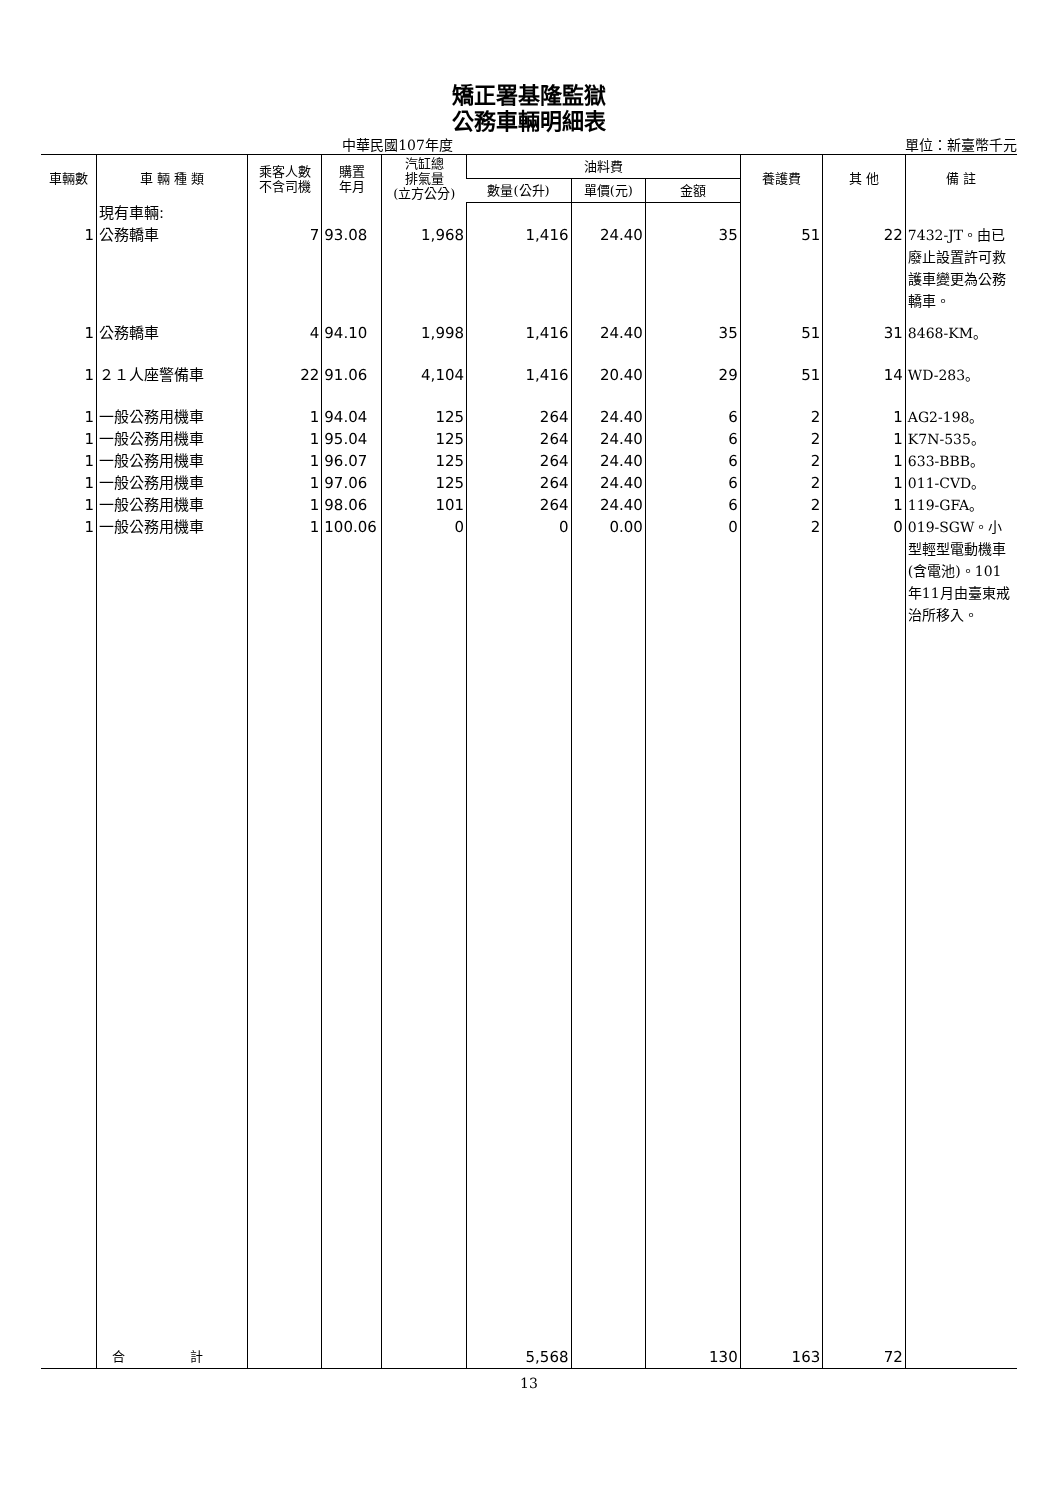矯正署基隆監獄
公務車輛明細表
中華民國107年度 單位：新臺幣千元
| 車輛數 | 車 輛 種 類 | 乘客人數 不含司機 | 購置 年月 | 汽缸總 排氣量 (立方公分) | 油料費 | | | 養護費 | 其 他 | 備 註 |
| --- | --- | --- | --- | --- | --- | --- | --- | --- | --- | --- |
| | | | | | 數量(公升) | 單價(元) | 金額 | | | |
| | 現有車輛: | | | | | | | | | |
| 1 | 公務轎車 | 7 | 93.08 | 1,968 | 1,416 | 24.40 | 35 | 51 | 22 | 7432-JT。由已廢止設置許可救護車變更為公務轎車。 |
| 1 | 公務轎車 | 4 | 94.10 | 1,998 | 1,416 | 24.40 | 35 | 51 | 31 | 8468-KM。 |
| 1 | ２１人座警備車 | 22 | 91.06 | 4,104 | 1,416 | 20.40 | 29 | 51 | 14 | WD-283。 |
| 1 | 一般公務用機車 | 1 | 94.04 | 125 | 264 | 24.40 | 6 | 2 | 1 | AG2-198。 |
| 1 | 一般公務用機車 | 1 | 95.04 | 125 | 264 | 24.40 | 6 | 2 | 1 | K7N-535。 |
| 1 | 一般公務用機車 | 1 | 96.07 | 125 | 264 | 24.40 | 6 | 2 | 1 | 633-BBB。 |
| 1 | 一般公務用機車 | 1 | 97.06 | 125 | 264 | 24.40 | 6 | 2 | 1 | 011-CVD。 |
| 1 | 一般公務用機車 | 1 | 98.06 | 101 | 264 | 24.40 | 6 | 2 | 1 | 119-GFA。 |
| 1 | 一般公務用機車 | 1 | 100.06 | 0 | 0 | 0.00 | 0 | 2 | 0 | 019-SGW。小型輕型電動機車(含電池)。101年11月由臺東戒治所移入。 |
| | 合 計 | | | | 5,568 | | 130 | 163 | 72 | |
13